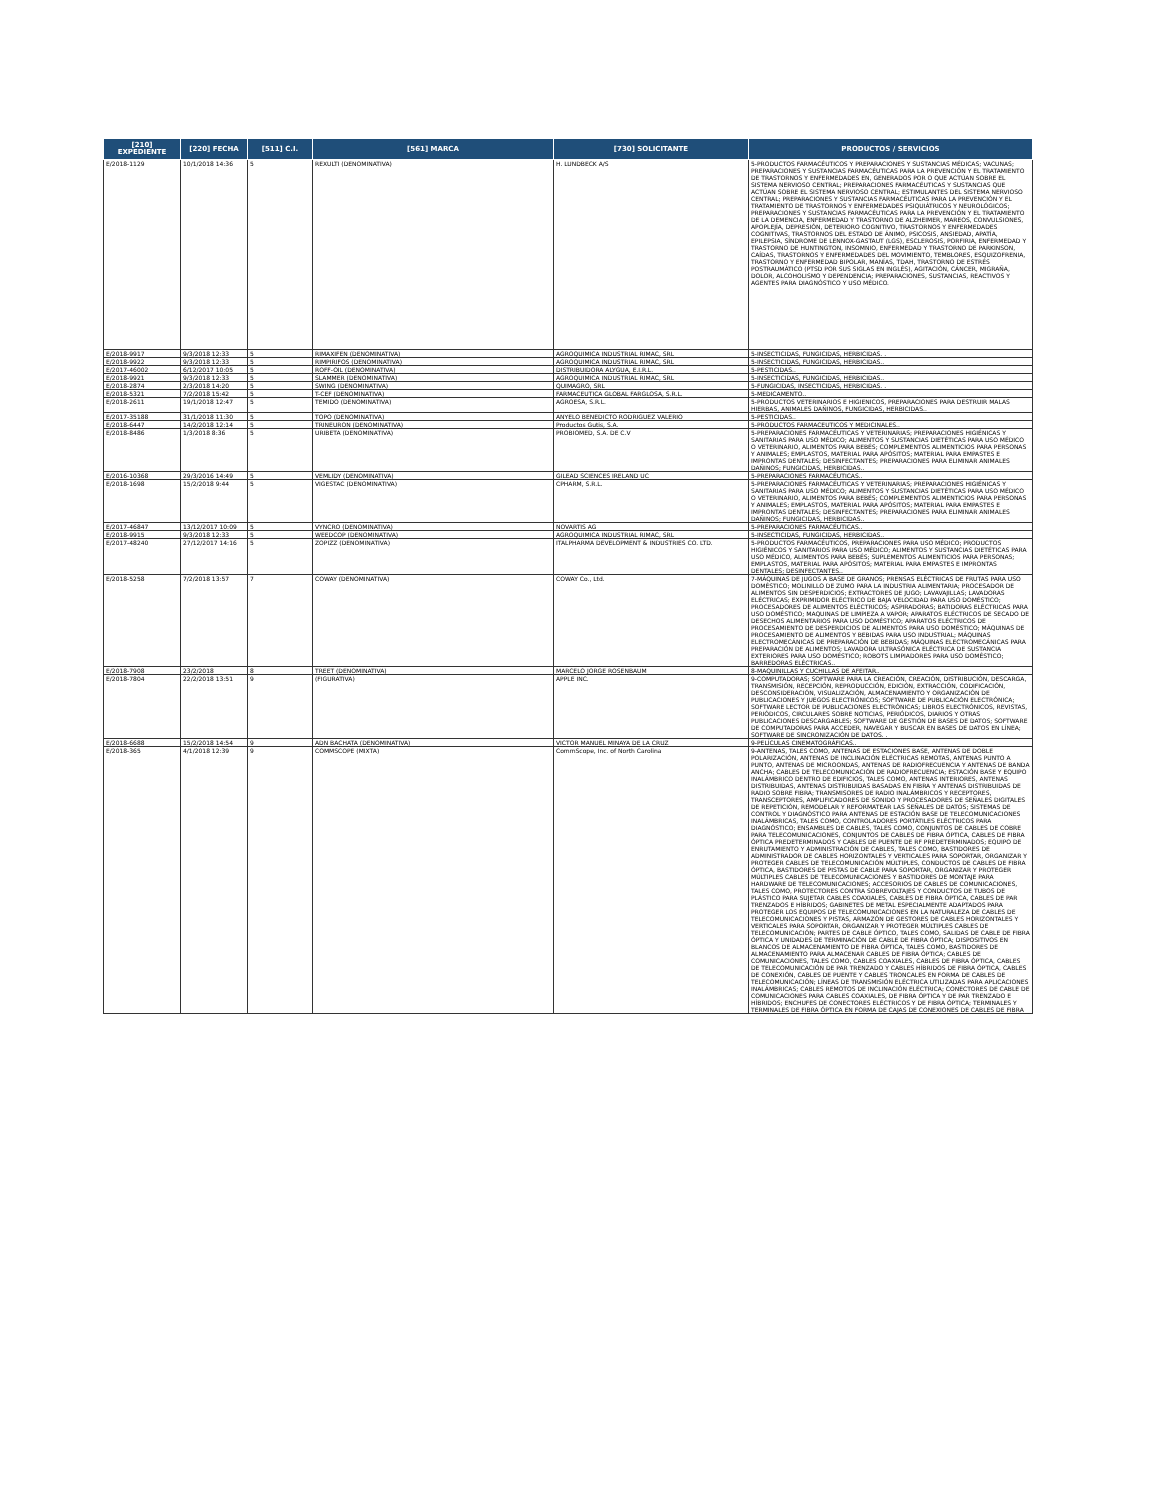| [210] EXPEDIENTE | [220] FECHA | [511] C.I. | [561] MARCA | [730] SOLICITANTE | PRODUCTOS / SERVICIOS |
| --- | --- | --- | --- | --- | --- |
| E/2018-1129 | 10/1/2018 14:36 | 5 | REXULTI (DENOMINATIVA) | H. LUNDBECK A/S | 5-PRODUCTOS FARMACÉUTICOS Y PREPARACIONES Y SUSTANCIAS MÉDICAS; VACUNAS; PREPARACIONES Y SUSTANCIAS FARMACÉUTICAS PARA LA PREVENCIÓN Y EL TRATAMIENTO DE TRASTORNOS Y ENFERMEDADES EN, GENERADOS POR O QUE ACTÚAN SOBRE EL SISTEMA NERVIOSO CENTRAL; PREPARACIONES FARMACÉUTICAS Y SUSTANCIAS QUE ACTÚAN SOBRE EL SISTEMA NERVIOSO CENTRAL; ESTIMULANTES DEL SISTEMA NERVIOSO CENTRAL; PREPARACIONES Y SUSTANCIAS FARMACÉUTICAS PARA LA PREVENCIÓN Y EL TRATAMIENTO DE TRASTORNOS Y ENFERMEDADES PSIQUIÁTRICOS Y NEUROLÓGICOS; PREPARACIONES Y SUSTANCIAS FARMACÉUTICAS PARA LA PREVENCIÓN Y EL TRATAMIENTO DE LA DEMENCIA, ENFERMEDAD Y TRASTORNO DE ALZHEIMER, MAREOS, CONVULSIONES, APOPLEJÍA, DEPRESIÓN, DETERIORO COGNITIVO, TRASTORNOS Y ENFERMEDADES COGNITIVAS, TRASTORNOS DEL ESTADO DE ÁNIMO, PSICOSIS, ANSIEDAD, APATÍA, EPILEPSIA, SÍNDROME DE LENNOX-GASTAUT (LGS), ESCLEROSIS, PORFIRIA, ENFERMEDAD Y TRASTORNO DE HUNTINGTON, INSOMNIO, ENFERMEDAD Y TRASTORNO DE PARKINSON, CAÍDAS, TRASTORNOS Y ENFERMEDADES DEL MOVIMIENTO, TEMBLORES, ESQUIZOFRENIA, TRASTORNO Y ENFERMEDAD BIPOLAR, MANÍAS, TDAH, TRASTORNO DE ESTRÉS POSTRAUMÁTICO (PTSD POR SUS SIGLAS EN INGLÉS), AGITACIÓN, CÁNCER, MIGRAÑA, DOLOR, ALCOHOLISMO Y DEPENDENCIA; PREPARACIONES, SUSTANCIAS, REACTIVOS Y AGENTES PARA DIAGNÓSTICO Y USO MÉDICO. |
| E/2018-9917 | 9/3/2018 12:33 | 5 | RIMAXIFEN (DENOMINATIVA) | AGROQUIMICA INDUSTRIAL RIMAC, SRL | 5-INSECTICIDAS, FUNGICIDAS, HERBICIDAS. . |
| E/2018-9922 | 9/3/2018 12:33 | 5 | RIMPIRIFOS (DENOMINATIVA) | AGROQUIMICA INDUSTRIAL RIMAC, SRL | 5-INSECTICIDAS, FUNGICIDAS, HERBICIDAS.. |
| E/2017-46002 | 6/12/2017 10:05 | 5 | ROFF-OIL (DENOMINATIVA) | DISTRIBUIDORA ALYGUA, E.I.R.L. | 5-PESTICIDAS.. |
| E/2018-9921 | 9/3/2018 12:33 | 5 | SLAMMER (DENOMINATIVA) | AGROQUIMICA INDUSTRIAL RIMAC, SRL | 5-INSECTICIDAS, FUNGICIDAS, HERBICIDAS.. |
| E/2018-2874 | 2/3/2018 14:20 | 5 | SWING (DENOMINATIVA) | QUIMAGRO, SRL | 5-FUNGICIDAS, INSECTICIDAS, HERBICIDAS. . |
| E/2018-5321 | 7/2/2018 15:42 | 5 | T-CEF (DENOMINATIVA) | FARMACEUTICA GLOBAL FARGLOSA, S.R.L. | 5-MEDICAMENTO.. |
| E/2018-2611 | 19/1/2018 12:47 | 5 | TEMIDO (DENOMINATIVA) | AGROESA, S.R.L. | 5-PRODUCTOS VETERINARIOS E HIGIENICOS, PREPARACIONES PARA DESTRUIR MALAS HIERBAS, ANIMALES DAÑINOS, FUNGICIDAS, HERBICIDAS.. |
| E/2017-35188 | 31/1/2018 11:30 | 5 | TOPO (DENOMINATIVA) | ANYELO BENEDICTO RODRIGUEZ VALERIO | 5-PESTICIDAS.. |
| E/2018-6447 | 14/2/2018 12:14 | 5 | TRINEURON (DENOMINATIVA) | Productos Gutis, S.A. | 5-PRODUCTOS FARMACEUTICOS Y MEDICINALES.. |
| E/2018-8486 | 1/3/2018 8:36 | 5 | URIBETA (DENOMINATIVA) | PROBIOMED, S.A. DE C.V | 5-PREPARACIONES FARMACÉUTICAS Y VETERINARIAS; PREPARACIONES HIGIÉNICAS Y SANITARIAS PARA USO MÉDICO; ALIMENTOS Y SUSTANCIAS DIETÉTICAS PARA USO MÉDICO O VETERINARIO, ALIMENTOS PARA BEBÉS; COMPLEMENTOS ALIMENTICIOS PARA PERSONAS Y ANIMALES; EMPLASTOS, MATERIAL PARA APÓSITOS; MATERIAL PARA EMPASTES E IMPRONTAS DENTALES; DESINFECTANTES; PREPARACIONES PARA ELIMINAR ANIMALES DAÑINOS; FUNGICIDAS, HERBICIDAS.. |
| E/2016-10368 | 29/3/2016 14:49 | 5 | VEMLIDY (DENOMINATIVA) | GILEAD SCIENCES IRELAND UC | 5-PREPARACIONES FARMACÉUTICAS.. |
| E/2018-1698 | 15/2/2018 9:44 | 5 | VIGESTAC (DENOMINATIVA) | CPHARM, S.R.L. | 5-PREPARACIONES FARMACÉUTICAS Y VETERINARIAS; PREPARACIONES HIGIÉNICAS Y SANITARIAS PARA USO MÉDICO; ALIMENTOS Y SUSTANCIAS DIETÉTICAS PARA USO MÉDICO O VETERINARIO, ALIMENTOS PARA BEBÉS; COMPLEMENTOS ALIMENTICIOS PARA PERSONAS Y ANIMALES; EMPLASTOS, MATERIAL PARA APÓSITOS; MATERIAL PARA EMPASTES E IMPRONTAS DENTALES; DESINFECTANTES; PREPARACIONES PARA ELIMINAR ANIMALES DAÑINOS; FUNGICIDAS, HERBICIDAS.. |
| E/2017-46847 | 13/12/2017 10:09 | 5 | VYNCRO (DENOMINATIVA) | NOVARTIS AG | 5-PREPARACIONES FARMACÉUTICAS.. |
| E/2018-9915 | 9/3/2018 12:33 | 5 | WEEDCOP (DENOMINATIVA) | AGROQUIMICA INDUSTRIAL RIMAC, SRL | 5-INSECTICIDAS, FUNGICIDAS, HERBICIDAS.. |
| E/2017-48240 | 27/12/2017 14:16 | 5 | ZOPIZZ (DENOMINATIVA) | ITALPHARMA DEVELOPMENT & INDUSTRIES CO. LTD. | 5-PRODUCTOS FARMACÉUTICOS, PREPARACIONES PARA USO MÉDICO; PRODUCTOS HIGIÉNICOS Y SANITARIOS PARA USO MÉDICO; ALIMENTOS Y SUSTANCIAS DIETÉTICAS PARA USO MÉDICO, ALIMENTOS PARA BEBÉS; SUPLEMENTOS ALIMENTICIOS PARA PERSONAS; EMPLASTOS, MATERIAL PARA APÓSITOS; MATERIAL PARA EMPASTES E IMPRONTAS DENTALES; DESINFECTANTES.. |
| E/2018-5258 | 7/2/2018 13:57 | 7 | COWAY (DENOMINATIVA) | COWAY Co., Ltd. | 7-MÁQUINAS DE JUGOS A BASE DE GRANOS; PRENSAS ELÉCTRICAS DE FRUTAS PARA USO DOMÉSTICO; MOLINILLO DE ZUMO PARA LA INDUSTRIA ALIMENTARIA; PROCESADOR DE ALIMENTOS SIN DESPERDICIOS; EXTRACTORES DE JUGO; LAVAVAJILLAS; LAVADORAS ELÉCTRICAS; EXPRIMIDOR ELÉCTRICO DE BAJA VELOCIDAD PARA USO DOMÉSTICO; PROCESADORES DE ALIMENTOS ELÉCTRICOS; ASPIRADORAS; BATIDORAS ELÉCTRICAS PARA USO DOMÉSTICO; MAQUINAS DE LIMPIEZA A VAPOR; APARATOS ELÉCTRICOS DE SECADO DE DESECHOS ALIMENTARIOS PARA USO DOMÉSTICO; APARATOS ELÉCTRICOS DE PROCESAMIENTO DE DESPERDICIOS DE ALIMENTOS PARA USO DOMÉSTICO; MÁQUINAS DE PROCESAMIENTO DE ALIMENTOS Y BEBIDAS PARA USO INDUSTRIAL; MÁQUINAS ELECTROMECÁNICAS DE PREPARACIÓN DE BEBIDAS; MÁQUINAS ELECTROMECÁNICAS PARA PREPARACIÓN DE ALIMENTOS; LAVADORA ULTRASÓNICA ELÉCTRICA DE SUSTANCIA EXTERIORES PARA USO DOMÉSTICO; ROBOTS LIMPIADORES PARA USO DOMÉSTICO; BARREDORAS ELÉCTRICAS.. |
| E/2018-7908 | 23/2/2018 | 8 | TREET (DENOMINATIVA) | MARCELO JORGE ROSENBAUM | 8-MAQUINILLAS Y CUCHILLAS DE AFEITAR.. |
| E/2018-7804 | 22/2/2018 13:51 | 9 | (FIGURATIVA) | APPLE INC. | 9-COMPUTADORAS; SOFTWARE PARA LA CREACIÓN, CREACIÓN, DISTRIBUCIÓN, DESCARGA, TRANSMISIÓN, RECEPCIÓN, REPRODUCCIÓN, EDICIÓN, EXTRACCIÓN, CODIFICACIÓN, DESCONSIDERACIÓN, VISUALIZACIÓN, ALMACENAMIENTO Y ORGANIZACIÓN DE PUBLICACIONES Y JUEGOS ELECTRÓNICOS; SOFTWARE DE PUBLICACIÓN ELECTRÓNICA; SOFTWARE LECTOR DE PUBLICACIONES ELECTRÓNICAS; LIBROS ELECTRÓNICOS, REVISTAS, PERIÓDICOS, CIRCULARES SOBRE NOTICIAS, PERIÓDICOS, DIARIOS Y OTRAS PUBLICACIONES DESCARGABLES; SOFTWARE DE GESTIÓN DE BASES DE DATOS; SOFTWARE DE COMPUTADORAS PARA ACCEDER, NAVEGAR Y BUSCAR EN BASES DE DATOS EN LÍNEA; SOFTWARE DE SINCRONIZACIÓN DE DATOS. . |
| E/2018-6688 | 15/2/2018 14:54 | 9 | ADN BACHATA (DENOMINATIVA) | VICTOR MANUEL MINAYA DE LA CRUZ | 9-PELÍCULAS CINEMATOGRÁFICAS.. |
| E/2018-365 | 4/1/2018 12:39 | 9 | COMMSCOPE (MIXTA) | CommScope, Inc. of North Carolina | 9-ANTENAS, TALES COMO, ANTENAS DE ESTACIONES BASE, ANTENAS DE DOBLE POLARIZACIÓN, ANTENAS DE INCLINACIÓN ELÉCTRICAS REMOTAS, ANTENAS PUNTO A PUNTO, ANTENAS DE MICROONDAS, ANTENAS DE RADIOFRECUENCIA Y ANTENAS DE BANDA ANCHA; CABLES DE TELECOMUNICACIÓN DE RADIOFRECUENCIA; ESTACIÓN BASE Y EQUIPO INALÁMBRICO DENTRO DE EDIFICIOS, TALES COMO, ANTENAS INTERIORES, ANTENAS DISTRIBUIDAS, ANTENAS DISTRIBUIDAS BASADAS EN FIBRA Y ANTENAS DISTRIBUIDAS DE RADIO SOBRE FIBRA; TRANSMISORES DE RADIO INALÁMBRICOS Y RECEPTORES, TRANSCEPTORES, AMPLIFICADORES DE SONIDO Y PROCESADORES DE SEÑALES DIGITALES DE REPETICIÓN, REMODELAR Y REFORMATEAR LAS SEÑALES DE DATOS; SISTEMAS DE CONTROL Y DIAGNÓSTICO PARA ANTENAS DE ESTACIÓN BASE DE TELECOMUNICACIONES INALÁMBRICAS, TALES COMO, CONTROLADORES PORTÁTILES ELÉCTRICOS PARA DIAGNÓSTICO; ENSAMBLES DE CABLES, TALES COMO, CONJUNTOS DE CABLES DE COBRE PARA TELECOMUNICACIONES, CONJUNTOS DE CABLES DE FIBRA ÓPTICA, CABLES DE FIBRA ÓPTICA PREDETERMINADOS Y CABLES DE PUENTE DE RF PREDETERMINADOS; EQUIPO DE ENRUTAMIENTO Y ADMINISTRACIÓN DE CABLES, TALES COMO, BASTIDORES DE ADMINISTRADOR DE CABLES HORIZONTALES Y VERTICALES PARA SOPORTAR, ORGANIZAR Y PROTEGER CABLES DE TELECOMUNICACIÓN MÚLTIPLES, CONDUCTOS DE CABLES DE FIBRA ÓPTICA, BASTIDORES DE PISTAS DE CABLE PARA SOPORTAR, ORGANIZAR Y PROTEGER MÚLTIPLES CABLES DE TELECOMUNICACIONES Y BASTIDORES DE MONTAJE PARA HARDWARE DE TELECOMUNICACIONES; ACCESORIOS DE CABLES DE COMUNICACIONES, TALES COMO, PROTECTORES CONTRA SOBREVOLTAJES Y CONDUCTOS DE TUBOS DE PLÁSTICO PARA SUJETAR CABLES COAXIALES, CABLES DE FIBRA ÓPTICA, CABLES DE PAR TRENZADOS E HÍBRIDOS; GABINETES DE METAL ESPECIALMENTE ADAPTADOS PARA PROTEGER LOS EQUIPOS DE TELECOMUNICACIONES EN LA NATURALEZA DE CABLES DE TELECOMUNICACIONES Y PISTAS, ARMAZÓN DE GESTORES DE CABLES HORIZONTALES Y VERTICALES PARA SOPORTAR, ORGANIZAR Y PROTEGER MÚLTIPLES CABLES DE TELECOMUNICACIÓN; PARTES DE CABLE ÓPTICO, TALES COMO, SALIDAS DE CABLE DE FIBRA ÓPTICA Y UNIDADES DE TERMINACIÓN DE CABLE DE FIBRA ÓPTICA; DISPOSITIVOS EN BLANCOS DE ALMACENAMIENTO DE FIBRA ÓPTICA, TALES COMO, BASTIDORES DE ALMACENAMIENTO PARA ALMACENAR CABLES DE FIBRA ÓPTICA; CABLES DE COMUNICACIONES, TALES COMO, CABLES COAXIALES, CABLES DE FIBRA ÓPTICA, CABLES DE TELECOMUNICACIÓN DE PAR TRENZADO Y CABLES HÍBRIDOS DE FIBRA ÓPTICA, CABLES DE CONEXIÓN, CABLES DE PUENTE Y CABLES TRONCALES EN FORMA DE CABLES DE TELECOMUNICACIÓN; LÍNEAS DE TRANSMISIÓN ELÉCTRICA UTILIZADAS PARA APLICACIONES INALÁMBRICAS; CABLES REMOTOS DE INCLINACIÓN ELÉCTRICA; CONECTORES DE CABLE DE COMUNICACIONES PARA CABLES COAXIALES, DE FIBRA ÓPTICA Y DE PAR TRENZADO E HÍBRIDOS; ENCHUFES DE CONECTORES ELÉCTRICOS Y DE FIBRA ÓPTICA; TERMINALES Y TERMINALES DE FIBRA ÓPTICA EN FORMA DE CAJAS DE CONEXIONES DE CABLES DE FIBRA |